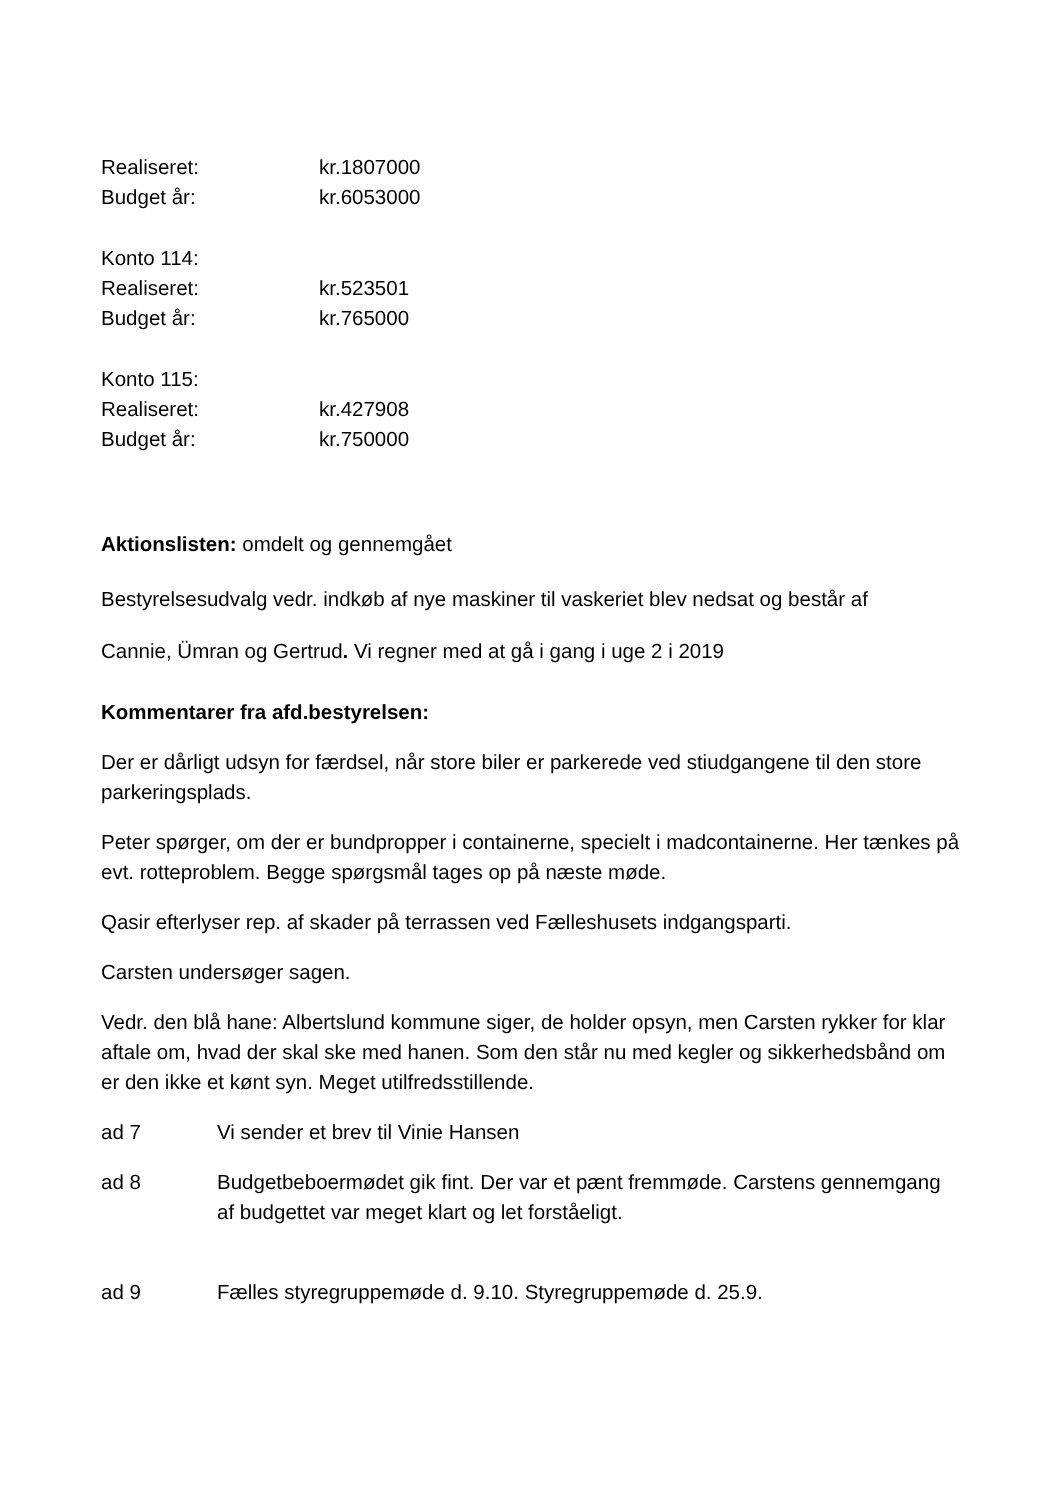Realiseret: kr.1807000
Budget år: kr.6053000
Konto 114:
Realiseret: kr.523501
Budget år: kr.765000
Konto 115:
Realiseret: kr.427908
Budget år: kr.750000
Aktionslisten: omdelt og gennemgået
Bestyrelsesudvalg vedr. indkøb af nye maskiner til vaskeriet blev nedsat og består af
Cannie, Ümran og Gertrud. Vi regner med at gå i gang i uge 2 i 2019
Kommentarer fra afd.bestyrelsen:
Der er dårligt udsyn for færdsel, når store biler er parkerede ved stiudgangene til den store parkeringsplads.
Peter spørger, om der er bundpropper i containerne, specielt i madcontainerne. Her tænkes på evt. rotteproblem. Begge spørgsmål tages op på næste møde.
Qasir efterlyser rep. af skader på terrassen ved Fælleshusets indgangsparti.
Carsten undersøger sagen.
Vedr. den blå hane: Albertslund kommune siger, de holder opsyn, men Carsten rykker for klar aftale om, hvad der skal ske med hanen. Som den står nu med kegler og sikkerhedsbånd om er den ikke et kønt syn. Meget utilfredsstillende.
ad 7 Vi sender et brev til Vinie Hansen
ad 8 Budgetbeboermødet gik fint. Der var et pænt fremmøde. Carstens gennemgang af budgettet var meget klart og let forståeligt.
ad 9 Fælles styregruppemøde d. 9.10. Styregruppemøde d. 25.9.